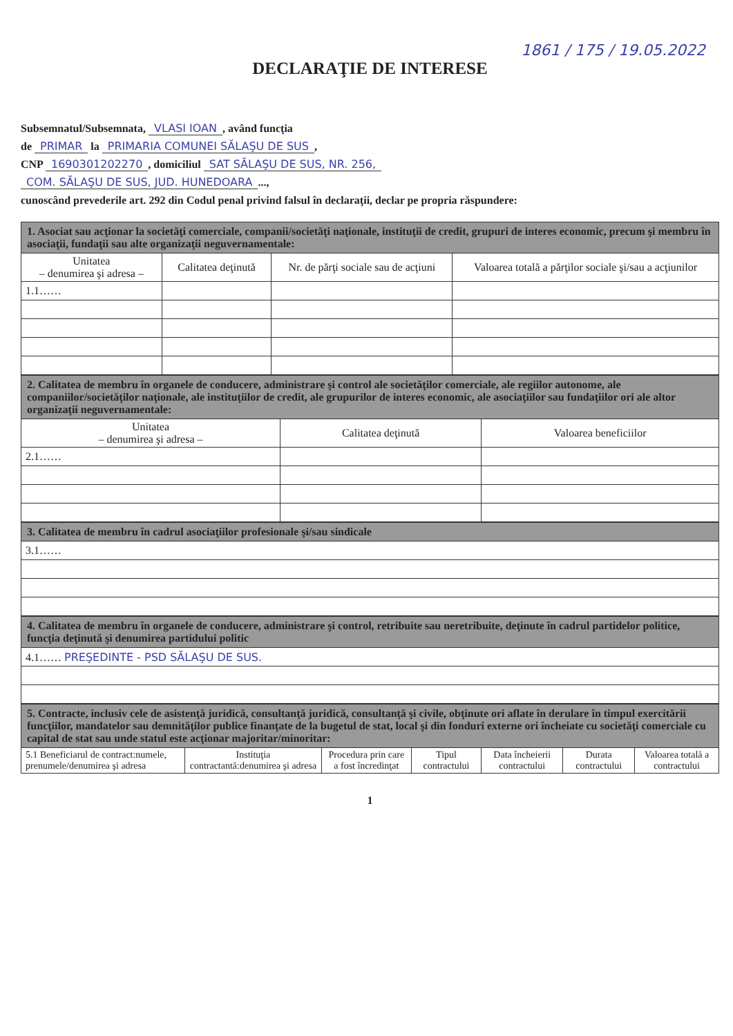1861 / 175 / 19.05.2022
DECLARAŢIE DE INTERESE
Subsemnatul/Subsemnata, VLASI IOAN, având funcţia
de PRIMAR la PRIMARIA COMUNEI SĂLAŞU DE SUS,
CNP 1690301202270, domiciliul SAT SĂLAŞU DE SUS, NR. 256,
COM. SĂLAŞU DE SUS, JUD. HUNEDOARA...,
cunoscând prevederile art. 292 din Codul penal privind falsul în declaraţii, declar pe propria răspundere:
| 1. Asociat sau acţionar la societăţi comerciale, companii/societăţi naţionale, instituţii de credit, grupuri de interes economic, precum şi membru în asociaţii, fundaţii sau alte organizaţii neguvernamentale: | | | |
| Unitatea – denumirea şi adresa – | Calitatea deţinută | Nr. de părţi sociale sau de acţiuni | Valoarea totală a părţilor sociale şi/sau a acţiunilor |
| 1.1…… | | | |
| 2. Calitatea de membru în organele de conducere, administrare şi control ale societăţilor comerciale, ale regiilor autonome, ale companiilor/societăţilor naţionale, ale instituţiilor de credit, ale grupurilor de interes economic, ale asociaţiilor sau fundaţiilor ori ale altor organizaţii neguvernamentale: | | |
| Unitatea – denumirea şi adresa – | Calitatea deţinută | Valoarea beneficiilor |
| 2.1…… | | |
| 3. Calitatea de membru în cadrul asociaţiilor profesionale şi/sau sindicale |
| 3.1…… |
| 4. Calitatea de membru în organele de conducere, administrare şi control, retribuite sau neretribuite, deţinute în cadrul partidelor politice, funcţia deţinută şi denumirea partidului politic |
| 4.1…… PREŞEDINTE - PSD SĂLAŞU DE SUS. |
| 5. Contracte, inclusiv cele de asistenţă juridică, consultanţă juridică, consultanţă şi civile, obţinute ori aflate în derulare în timpul exercitării funcţiilor, mandatelor sau demnităţilor publice finanţate de la bugetul de stat, local şi din fonduri externe ori încheiate cu societăţi comerciale cu capital de stat sau unde statul este acţionar majoritar/minoritar: | | | | | | |
| 5.1 Beneficiarul de contract:numele, prenumele/denumirea şi adresa | Instituţia contractantă:denumirea şi adresa | Procedura prin care a fost încredinţat | Tipul contractului | Data încheierii contractului | Durata contractului | Valoarea totală a contractului |
1